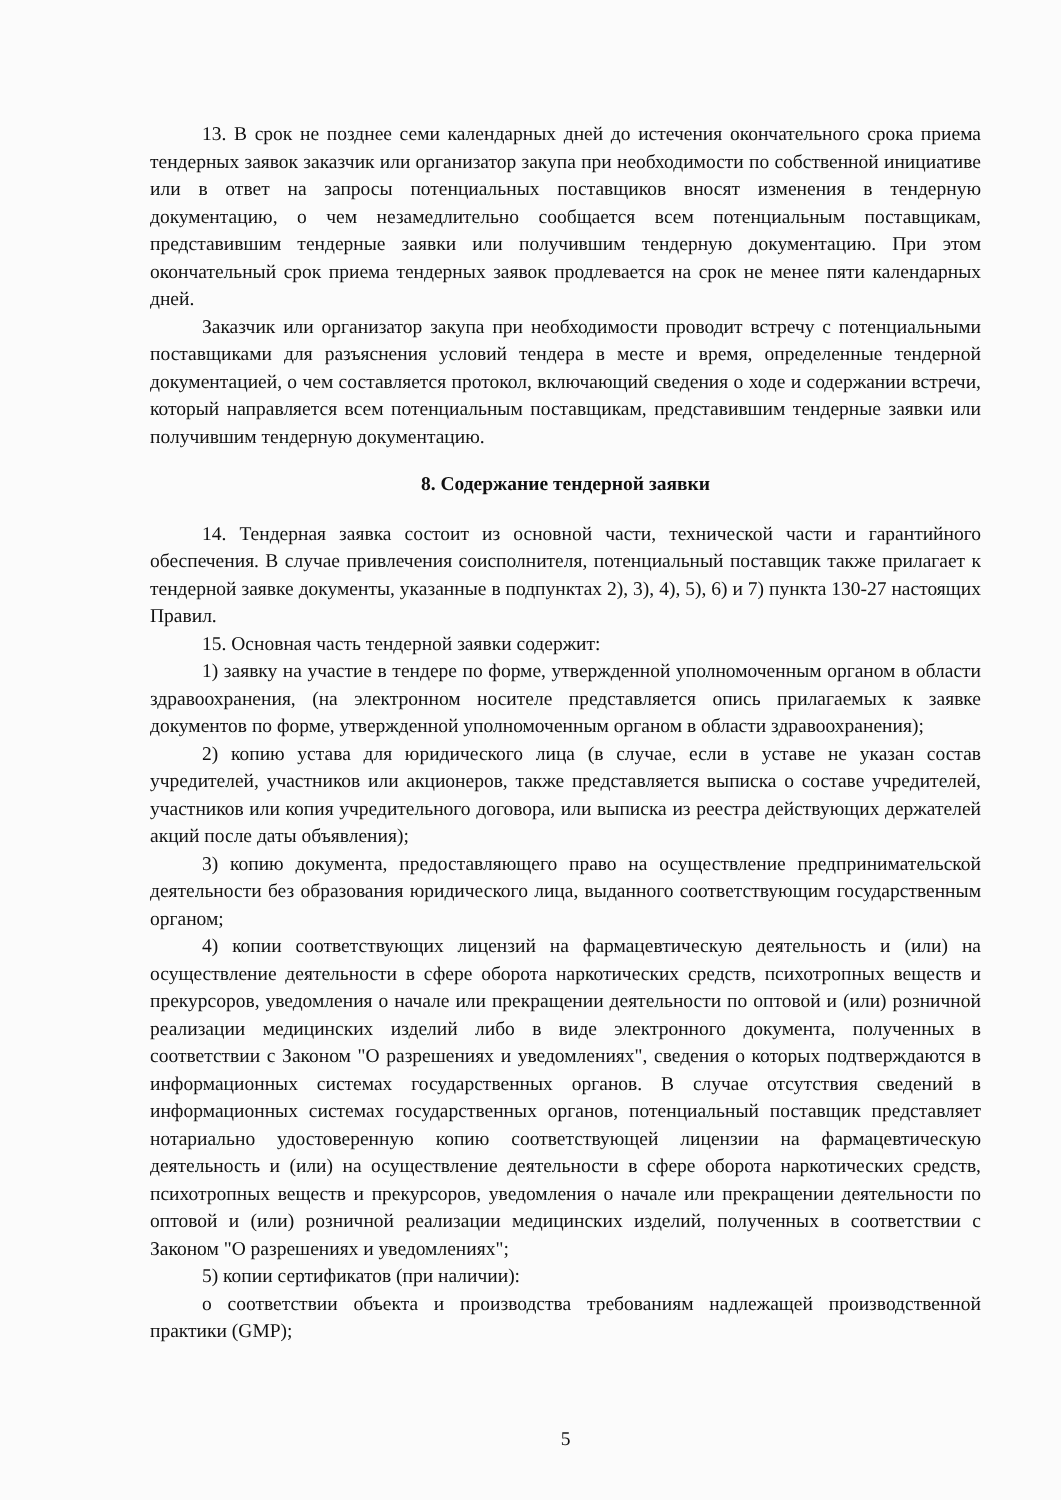13. В срок не позднее семи календарных дней до истечения окончательного срока приема тендерных заявок заказчик или организатор закупа при необходимости по собственной инициативе или в ответ на запросы потенциальных поставщиков вносят изменения в тендерную документацию, о чем незамедлительно сообщается всем потенциальным поставщикам, представившим тендерные заявки или получившим тендерную документацию. При этом окончательный срок приема тендерных заявок продлевается на срок не менее пяти календарных дней.
Заказчик или организатор закупа при необходимости проводит встречу с потенциальными поставщиками для разъяснения условий тендера в месте и время, определенные тендерной документацией, о чем составляется протокол, включающий сведения о ходе и содержании встречи, который направляется всем потенциальным поставщикам, представившим тендерные заявки или получившим тендерную документацию.
8. Содержание тендерной заявки
14. Тендерная заявка состоит из основной части, технической части и гарантийного обеспечения. В случае привлечения соисполнителя, потенциальный поставщик также прилагает к тендерной заявке документы, указанные в подпунктах 2), 3), 4), 5), 6) и 7) пункта 130-27 настоящих Правил.
15. Основная часть тендерной заявки содержит:
1) заявку на участие в тендере по форме, утвержденной уполномоченным органом в области здравоохранения, (на электронном носителе представляется опись прилагаемых к заявке документов по форме, утвержденной уполномоченным органом в области здравоохранения);
2) копию устава для юридического лица (в случае, если в уставе не указан состав учредителей, участников или акционеров, также представляется выписка о составе учредителей, участников или копия учредительного договора, или выписка из реестра действующих держателей акций после даты объявления);
3) копию документа, предоставляющего право на осуществление предпринимательской деятельности без образования юридического лица, выданного соответствующим государственным органом;
4) копии соответствующих лицензий на фармацевтическую деятельность и (или) на осуществление деятельности в сфере оборота наркотических средств, психотропных веществ и прекурсоров, уведомления о начале или прекращении деятельности по оптовой и (или) розничной реализации медицинских изделий либо в виде электронного документа, полученных в соответствии с Законом "О разрешениях и уведомлениях", сведения о которых подтверждаются в информационных системах государственных органов. В случае отсутствия сведений в информационных системах государственных органов, потенциальный поставщик представляет нотариально удостоверенную копию соответствующей лицензии на фармацевтическую деятельность и (или) на осуществление деятельности в сфере оборота наркотических средств, психотропных веществ и прекурсоров, уведомления о начале или прекращении деятельности по оптовой и (или) розничной реализации медицинских изделий, полученных в соответствии с Законом "О разрешениях и уведомлениях";
5) копии сертификатов (при наличии):
о соответствии объекта и производства требованиям надлежащей производственной практики (GMP);
5